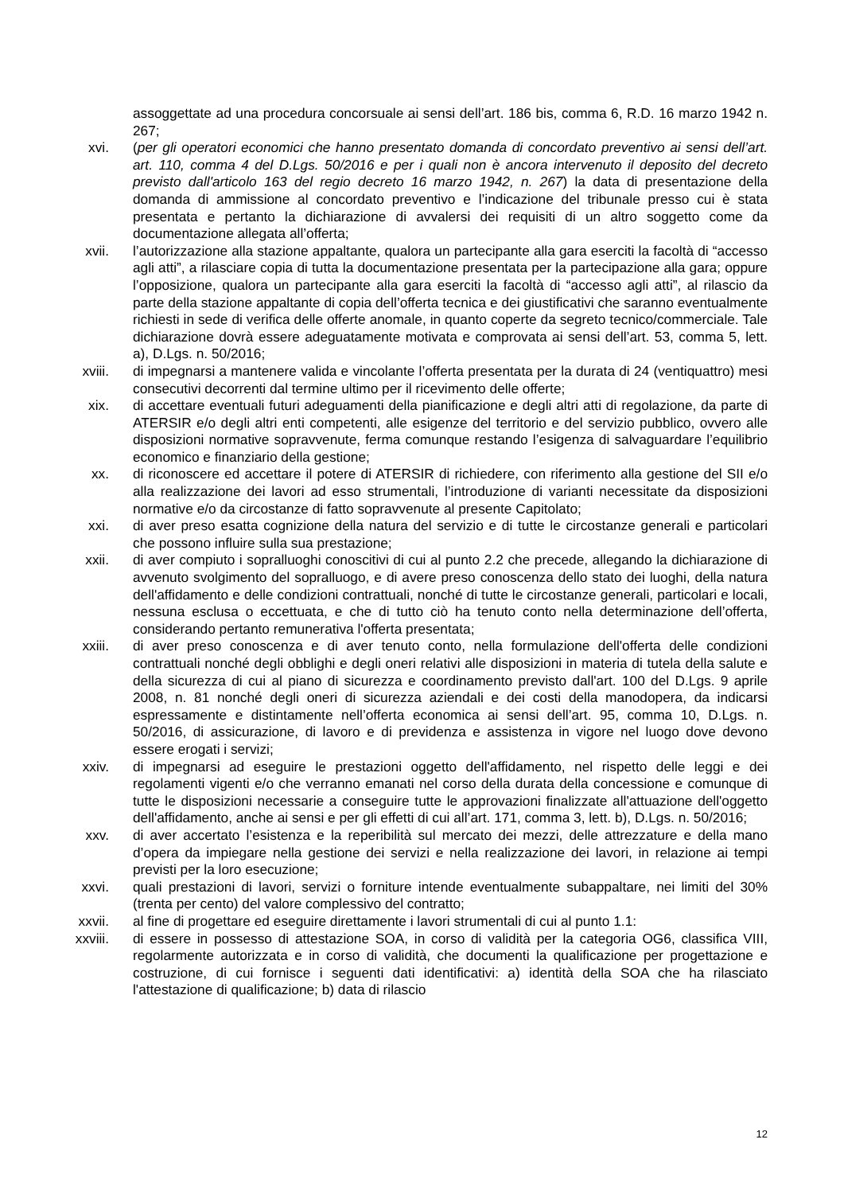assoggettate ad una procedura concorsuale ai sensi dell’art. 186 bis, comma 6, R.D. 16 marzo 1942 n. 267;
xvi. (per gli operatori economici che hanno presentato domanda di concordato preventivo ai sensi dell’art. art. 110, comma 4 del D.Lgs. 50/2016 e per i quali non è ancora intervenuto il deposito del decreto previsto dall'articolo 163 del regio decreto 16 marzo 1942, n. 267) la data di presentazione della domanda di ammissione al concordato preventivo e l’indicazione del tribunale presso cui è stata presentata e pertanto la dichiarazione di avvalersi dei requisiti di un altro soggetto come da documentazione allegata all’offerta;
xvii. l’autorizzazione alla stazione appaltante, qualora un partecipante alla gara eserciti la facoltà di “accesso agli atti”, a rilasciare copia di tutta la documentazione presentata per la partecipazione alla gara; oppure l’opposizione, qualora un partecipante alla gara eserciti la facoltà di “accesso agli atti”, al rilascio da parte della stazione appaltante di copia dell’offerta tecnica e dei giustificativi che saranno eventualmente richiesti in sede di verifica delle offerte anomale, in quanto coperte da segreto tecnico/commerciale. Tale dichiarazione dovrà essere adeguatamente motivata e comprovata ai sensi dell’art. 53, comma 5, lett. a), D.Lgs. n. 50/2016;
xviii. di impegnarsi a mantenere valida e vincolante l’offerta presentata per la durata di 24 (ventiquattro) mesi consecutivi decorrenti dal termine ultimo per il ricevimento delle offerte;
xix. di accettare eventuali futuri adeguamenti della pianificazione e degli altri atti di regolazione, da parte di ATERSIR e/o degli altri enti competenti, alle esigenze del territorio e del servizio pubblico, ovvero alle disposizioni normative sopravvenute, ferma comunque restando l’esigenza di salvaguardare l’equilibrio economico e finanziario della gestione;
xx. di riconoscere ed accettare il potere di ATERSIR di richiedere, con riferimento alla gestione del SII e/o alla realizzazione dei lavori ad esso strumentali, l’introduzione di varianti necessitate da disposizioni normative e/o da circostanze di fatto sopravvenute al presente Capitolato;
xxi. di aver preso esatta cognizione della natura del servizio e di tutte le circostanze generali e particolari che possono influire sulla sua prestazione;
xxii. di aver compiuto i sopralluoghi conoscitivi di cui al punto 2.2 che precede, allegando la dichiarazione di avvenuto svolgimento del sopralluogo, e di avere preso conoscenza dello stato dei luoghi, della natura dell'affidamento e delle condizioni contrattuali, nonché di tutte le circostanze generali, particolari e locali, nessuna esclusa o eccettuata, e che di tutto ciò ha tenuto conto nella determinazione dell’offerta, considerando pertanto remunerativa l'offerta presentata;
xxiii. di aver preso conoscenza e di aver tenuto conto, nella formulazione dell'offerta delle condizioni contrattuali nonché degli obblighi e degli oneri relativi alle disposizioni in materia di tutela della salute e della sicurezza di cui al piano di sicurezza e coordinamento previsto dall'art. 100 del D.Lgs. 9 aprile 2008, n. 81 nonché degli oneri di sicurezza aziendali e dei costi della manodopera, da indicarsi espressamente e distintamente nell’offerta economica ai sensi dell’art. 95, comma 10, D.Lgs. n. 50/2016, di assicurazione, di lavoro e di previdenza e assistenza in vigore nel luogo dove devono essere erogati i servizi;
xxiv. di impegnarsi ad eseguire le prestazioni oggetto dell'affidamento, nel rispetto delle leggi e dei regolamenti vigenti e/o che verranno emanati nel corso della durata della concessione e comunque di tutte le disposizioni necessarie a conseguire tutte le approvazioni finalizzate all'attuazione dell'oggetto dell'affidamento, anche ai sensi e per gli effetti di cui all’art. 171, comma 3, lett. b), D.Lgs. n. 50/2016;
xxv. di aver accertato l’esistenza e la reperibilità sul mercato dei mezzi, delle attrezzature e della mano d’opera da impiegare nella gestione dei servizi e nella realizzazione dei lavori, in relazione ai tempi previsti per la loro esecuzione;
xxvi. quali prestazioni di lavori, servizi o forniture intende eventualmente subappaltare, nei limiti del 30% (trenta per cento) del valore complessivo del contratto;
xxvii. al fine di progettare ed eseguire direttamente i lavori strumentali di cui al punto 1.1:
xxviii. di essere in possesso di attestazione SOA, in corso di validità per la categoria OG6, classifica VIII, regolarmente autorizzata e in corso di validità, che documenti la qualificazione per progettazione e costruzione, di cui fornisce i seguenti dati identificativi: a) identità della SOA che ha rilasciato l'attestazione di qualificazione; b) data di rilascio
12